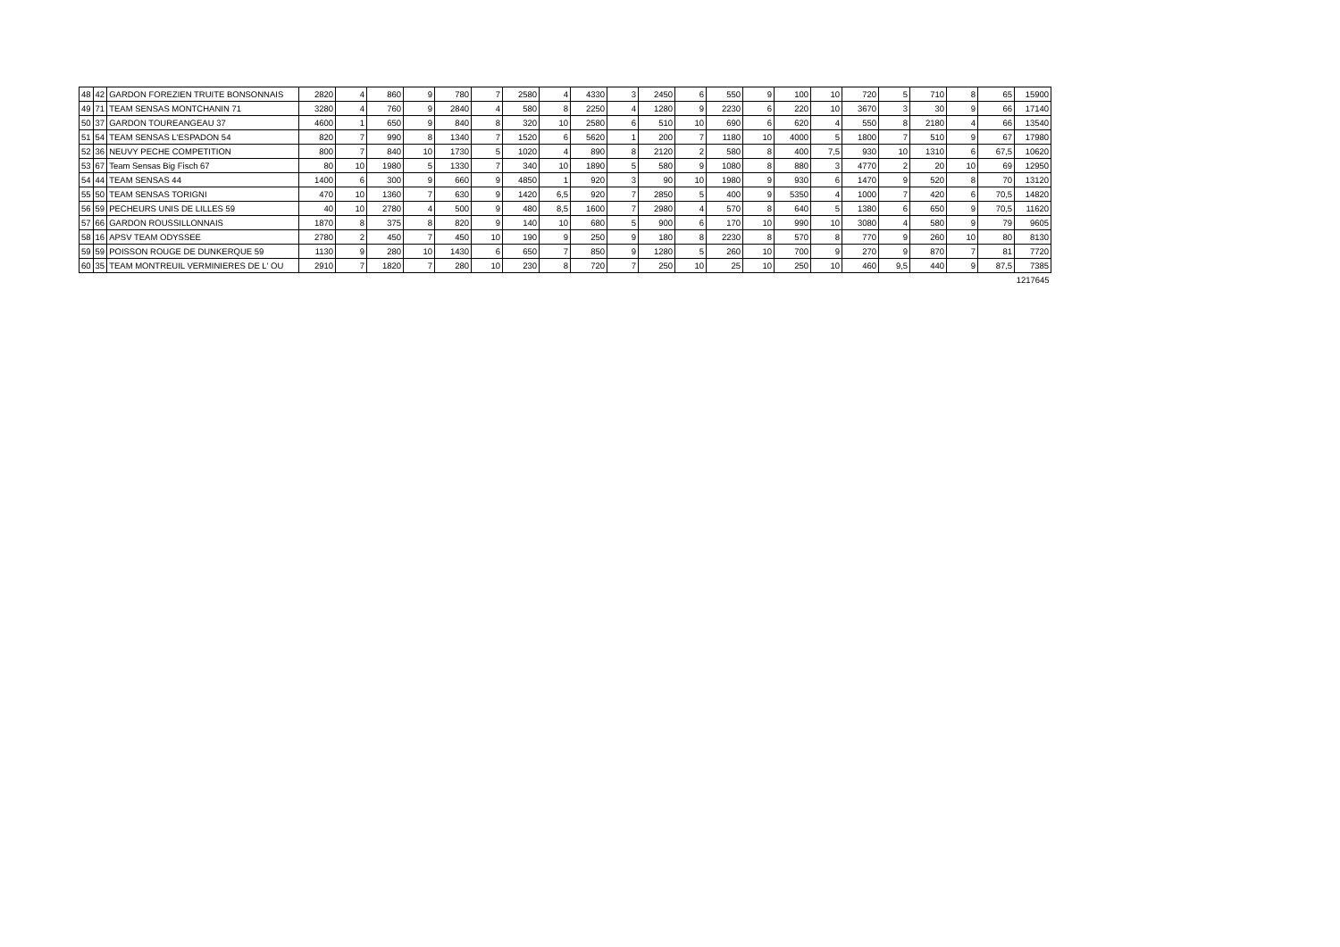| 48 | 42 | GARDON FOREZIEN TRUITE BONSONNAIS | 2820 | 4 | 860 | 9 | 780 | 7 | 2580 | 4 | 4330 | 3 | 2450 | 6 | 550 | 9 | 100 | 10 | 720 | 5 | 710 | 8 | 65 | 15900 |
| 49 | 71 | TEAM SENSAS MONTCHANIN 71 | 3280 | 4 | 760 | 9 | 2840 | 4 | 580 | 8 | 2250 | 4 | 1280 | 9 | 2230 | 6 | 220 | 10 | 3670 | 3 | 30 | 9 | 66 | 17140 |
| 50 | 37 | GARDON TOUREANGEAU 37 | 4600 | 1 | 650 | 9 | 840 | 8 | 320 | 10 | 2580 | 6 | 510 | 10 | 690 | 6 | 620 | 4 | 550 | 8 | 2180 | 4 | 66 | 13540 |
| 51 | 54 | TEAM SENSAS L'ESPADON 54 | 820 | 7 | 990 | 8 | 1340 | 7 | 1520 | 6 | 5620 | 1 | 200 | 7 | 1180 | 10 | 4000 | 5 | 1800 | 7 | 510 | 9 | 67 | 17980 |
| 52 | 36 | NEUVY PECHE COMPETITION | 800 | 7 | 840 | 10 | 1730 | 5 | 1020 | 4 | 890 | 8 | 2120 | 2 | 580 | 8 | 400 | 7,5 | 930 | 10 | 1310 | 6 | 67,5 | 10620 |
| 53 | 67 | Team Sensas Big Fisch 67 | 80 | 10 | 1980 | 5 | 1330 | 7 | 340 | 10 | 1890 | 5 | 580 | 9 | 1080 | 8 | 880 | 3 | 4770 | 2 | 20 | 10 | 69 | 12950 |
| 54 | 44 | TEAM SENSAS 44 | 1400 | 6 | 300 | 9 | 660 | 9 | 4850 | 1 | 920 | 3 | 90 | 10 | 1980 | 9 | 930 | 6 | 1470 | 9 | 520 | 8 | 70 | 13120 |
| 55 | 50 | TEAM SENSAS TORIGNI | 470 | 10 | 1360 | 7 | 630 | 9 | 1420 | 6,5 | 920 | 7 | 2850 | 5 | 400 | 9 | 5350 | 4 | 1000 | 7 | 420 | 6 | 70,5 | 14820 |
| 56 | 59 | PECHEURS UNIS DE LILLES 59 | 40 | 10 | 2780 | 4 | 500 | 9 | 480 | 8,5 | 1600 | 7 | 2980 | 4 | 570 | 8 | 640 | 5 | 1380 | 6 | 650 | 9 | 70,5 | 11620 |
| 57 | 66 | GARDON ROUSSILLONNAIS | 1870 | 8 | 375 | 8 | 820 | 9 | 140 | 10 | 680 | 5 | 900 | 6 | 170 | 10 | 990 | 10 | 3080 | 4 | 580 | 9 | 79 | 9605 |
| 58 | 16 | APSV TEAM ODYSSEE | 2780 | 2 | 450 | 7 | 450 | 10 | 190 | 9 | 250 | 9 | 180 | 8 | 2230 | 8 | 570 | 8 | 770 | 9 | 260 | 10 | 80 | 8130 |
| 59 | 59 | POISSON ROUGE DE DUNKERQUE 59 | 1130 | 9 | 280 | 10 | 1430 | 6 | 650 | 7 | 850 | 9 | 1280 | 5 | 260 | 10 | 700 | 9 | 270 | 9 | 870 | 7 | 81 | 7720 |
| 60 | 35 | TEAM MONTREUIL VERMINIERES DE L' OU | 2910 | 7 | 1820 | 7 | 280 | 10 | 230 | 8 | 720 | 7 | 250 | 10 | 25 | 10 | 250 | 10 | 460 | 9,5 | 440 | 9 | 87,5 | 7385 |
| 1217645 | | | | | | | | | | | | | | | | | | | | | | | | |